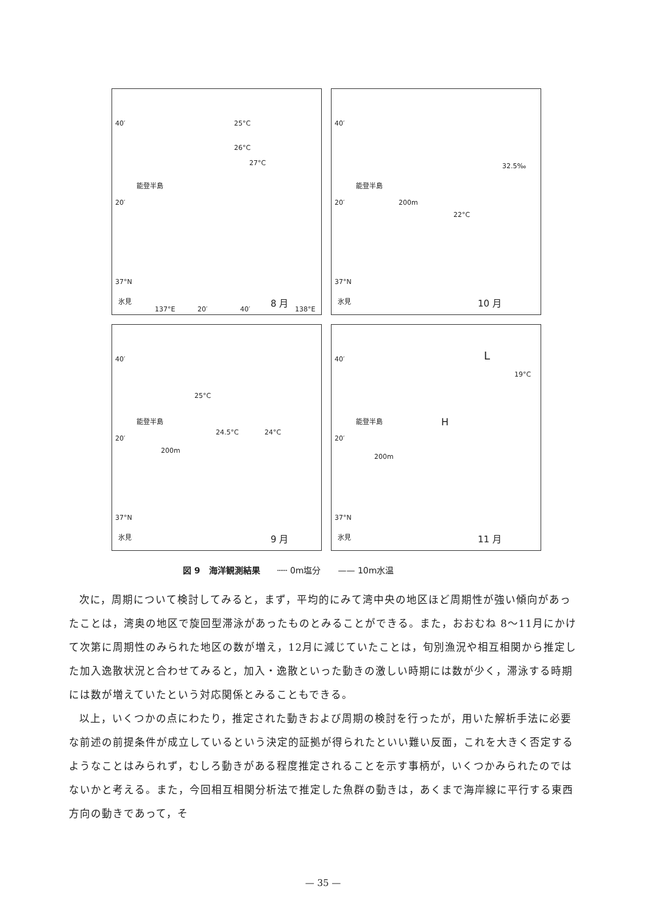能登半島
40′
20′
37°N
氷見 8 月
137°E 20′ 40′ 138°E
25°C
26°C
27°C
能登半島
40′
20′
37°N
氷見 10 月
22°C
32.5‰
200m
能登半島
40′
20′
37°N
氷見 9 月
25°C
24.5°C 24°C
200m
能登半島
40′
20′
37°N
氷見 11 月
L
19°C
H
200m
図 9　海洋観測結果　　┄┄ 0m塩分　　—— 10m水温
次に，周期について検討してみると，まず，平均的にみて湾中央の地区ほど周期性が強い傾向があったことは，湾奥の地区で旋回型滞泳があったものとみることができる。また，おおむね 8～11月にかけて次第に周期性のみられた地区の数が増え，12月に減じていたことは，旬別漁況や相互相関から推定した加入逸散状況と合わせてみると，加入・逸散といった動きの激しい時期には数が少く，滞泳する時期には数が増えていたという対応関係とみることもできる。
以上，いくつかの点にわたり，推定された動きおよび周期の検討を行ったが，用いた解析手法に必要な前述の前提条件が成立しているという決定的証拠が得られたといい難い反面，これを大きく否定するようなことはみられず，むしろ動きがある程度推定されることを示す事柄が，いくつかみられたのではないかと考える。また，今回相互相関分析法で推定した魚群の動きは，あくまで海岸線に平行する東西方向の動きであって，そ
— 35 —